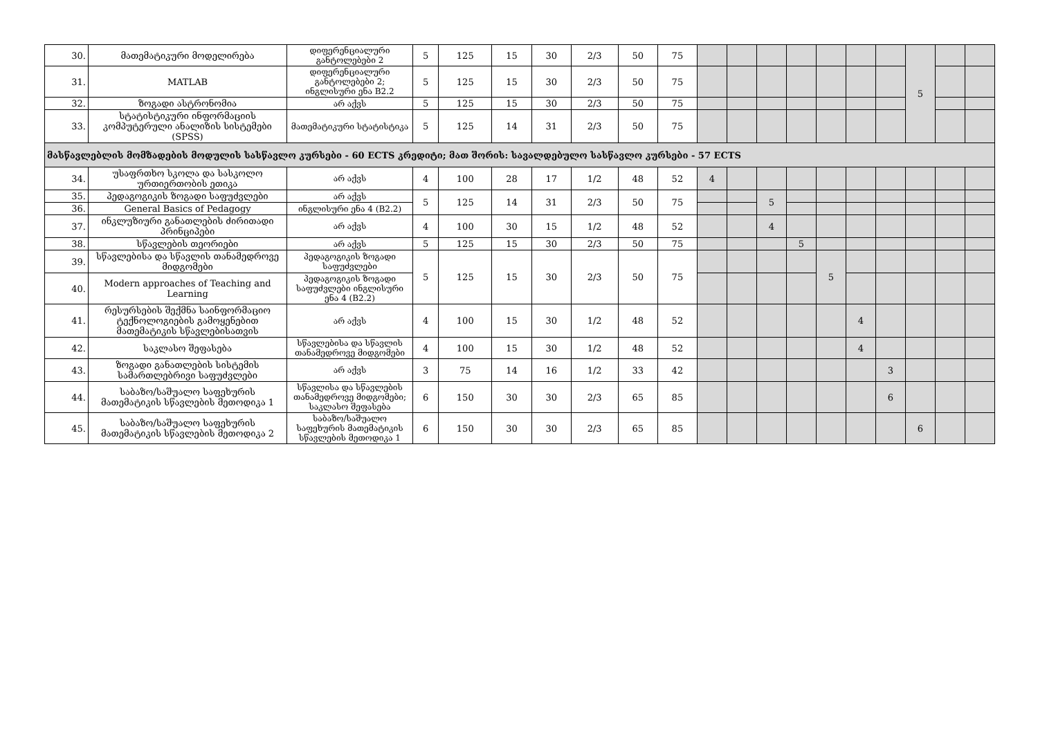| 30. | მათემატიკური მოდელირება | დიფერენციალური განტოლებები 2 | 5 | 125 | 15 | 30 | 2/3 | 50 | 75 | | | | | | | | 5 | | |
| 31. | MATLAB | დიფერენციალური განტოლებები 2; ინგლისური ენა B2.2 | 5 | 125 | 15 | 30 | 2/3 | 50 | 75 | | | | | | | | | | |
| 32. | ზოგადი ასტრონომია | არ აქვს | 5 | 125 | 15 | 30 | 2/3 | 50 | 75 | | | | | | | | | | |
| 33. | სტატისტიკური ინფორმაციის კომპუტერული ანალიზის სისტემები (SPSS) | მათემატიკური სტატისტიკა | 5 | 125 | 14 | 31 | 2/3 | 50 | 75 | | | | | | | | | | |
| მასწავლებლის მომზადების მოდულის სასწავლო კურსები - 60 ECTS კრედიტი; მათ შორის: სავალდებულო სასწავლო კურსები - 57 ECTS | | | | | | | | | | | | | | | | | | | |
| 34. | უსაფრთხო სკოლა და სასკოლო ურთიერთობის ეთიკა | არ აქვს | 4 | 100 | 28 | 17 | 1/2 | 48 | 52 | 4 | | | | | | | | | |
| 35. | პედაგოგიკის ზოგადი საფუძვლები | არ აქვს | 5 | 125 | 14 | 31 | 2/3 | 50 | 75 | | | 5 | | | | | | | |
| 36. | General Basics of Pedagogy | ინგლისური ენა 4 (B2.2) | | | | | | | | | | | | | | | | | |
| 37. | ინკლუზიური განათლების ძირითადი პრინციპები | არ აქვს | 4 | 100 | 30 | 15 | 1/2 | 48 | 52 | | | 4 | | | | | | | |
| 38. | სწავლების თეორიები | არ აქვს | 5 | 125 | 15 | 30 | 2/3 | 50 | 75 | | | | 5 | | | | | | |
| 39. | სწავლებისა და სწავლის თანამედროვე მიდგომები | პედაგოგიკის ზოგადი საფუძვლები | 5 | 125 | 15 | 30 | 2/3 | 50 | 75 | | | | | 5 | | | | | |
| 40. | Modern approaches of Teaching and Learning | პედაგოგიკის ზოგადი საფუძვლები ინგლისური ენა 4 (B2.2) | | | | | | | | | | | | | | | | | |
| 41. | რესურსების შექმნა საინფორმაციო ტექნოლოგიების გამოყენებით მათემატიკის სწავლებისათვის | არ აქვს | 4 | 100 | 15 | 30 | 1/2 | 48 | 52 | | | | | | 4 | | | | |
| 42. | საკლასო შეფასება | სწავლებისა და სწავლის თანამედროვე მიდგომები | 4 | 100 | 15 | 30 | 1/2 | 48 | 52 | | | | | | 4 | | | | |
| 43. | ზოგადი განათლების სისტემის სამართლებრივი საფუძვლები | არ აქვს | 3 | 75 | 14 | 16 | 1/2 | 33 | 42 | | | | | | | 3 | | | |
| 44. | საბაზო/საშუალო საფეხურის მათემატიკის სწავლების მეთოდიკა 1 | სწავლისა და სწავლების თანამედროვე მიდგომები; საკლასო შეფასება | 6 | 150 | 30 | 30 | 2/3 | 65 | 85 | | | | | | | 6 | | | |
| 45. | საბაზო/საშუალო საფეხურის მათემატიკის სწავლების მეთოდიკა 2 | საბაზო/საშუალო საფეხურის მათემატიკის სწავლების მეთოდიკა 1 | 6 | 150 | 30 | 30 | 2/3 | 65 | 85 | | | | | | | | 6 | | |